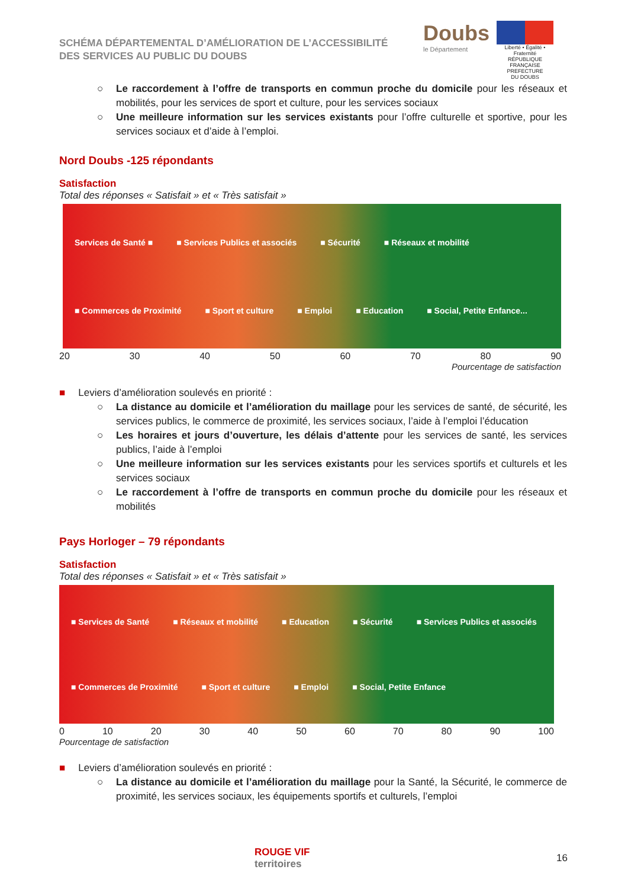SCHÉMA DÉPARTEMENTAL D’AMÉLIORATION DE L’ACCESSIBILITÉ
DES SERVICES AU PUBLIC DU DOUBS
Doubs
le Département
Liberté • Égalité • Fraternité
RÉPUBLIQUE FRANÇAISE
PREFECTURE
DU DOUBS
○ Le raccordement à l’offre de transports en commun proche du domicile pour les réseaux et mobilités, pour les services de sport et culture, pour les services sociaux
○ Une meilleure information sur les services existants pour l’offre culturelle et sportive, pour les services sociaux et d’aide à l’emploi.
Nord Doubs -125 répondants
Satisfaction
Total des réponses « Satisfait » et « Très satisfait »
Services de Santé ■ ■ Services Publics et associés ■ Sécurité ■ Réseaux et mobilité ■ Commerces de Proximité ■ Sport et culture ■ Emploi ■ Education ■ Social, Petite Enfance...
20 30 40 50 60 70 80 90
Pourcentage de satisfaction
■ Leviers d’amélioration soulevés en priorité :
○ La distance au domicile et l’amélioration du maillage pour les services de santé, de sécurité, les services publics, le commerce de proximité, les services sociaux, l’aide à l’emploi l’éducation
○ Les horaires et jours d’ouverture, les délais d’attente pour les services de santé, les services publics, l’aide à l’emploi
○ Une meilleure information sur les services existants pour les services sportifs et culturels et les services sociaux
○ Le raccordement à l’offre de transports en commun proche du domicile pour les réseaux et mobilités
Pays Horloger – 79 répondants
Satisfaction
Total des réponses « Satisfait » et « Très satisfait »
■ Services de Santé ■ Réseaux et mobilité ■ Education ■ Sécurité ■ Services Publics et associés ■ Commerces de Proximité ■ Sport et culture ■ Emploi ■ Social, Petite Enfance
0 10 20 30 40 50 60 70 80 90 100
Pourcentage de satisfaction
■ Leviers d’amélioration soulevés en priorité :
○ La distance au domicile et l’amélioration du maillage pour la Santé, la Sécurité, le commerce de proximité, les services sociaux, les équipements sportifs et culturels, l’emploi
ROUGE VIF
territoires
16